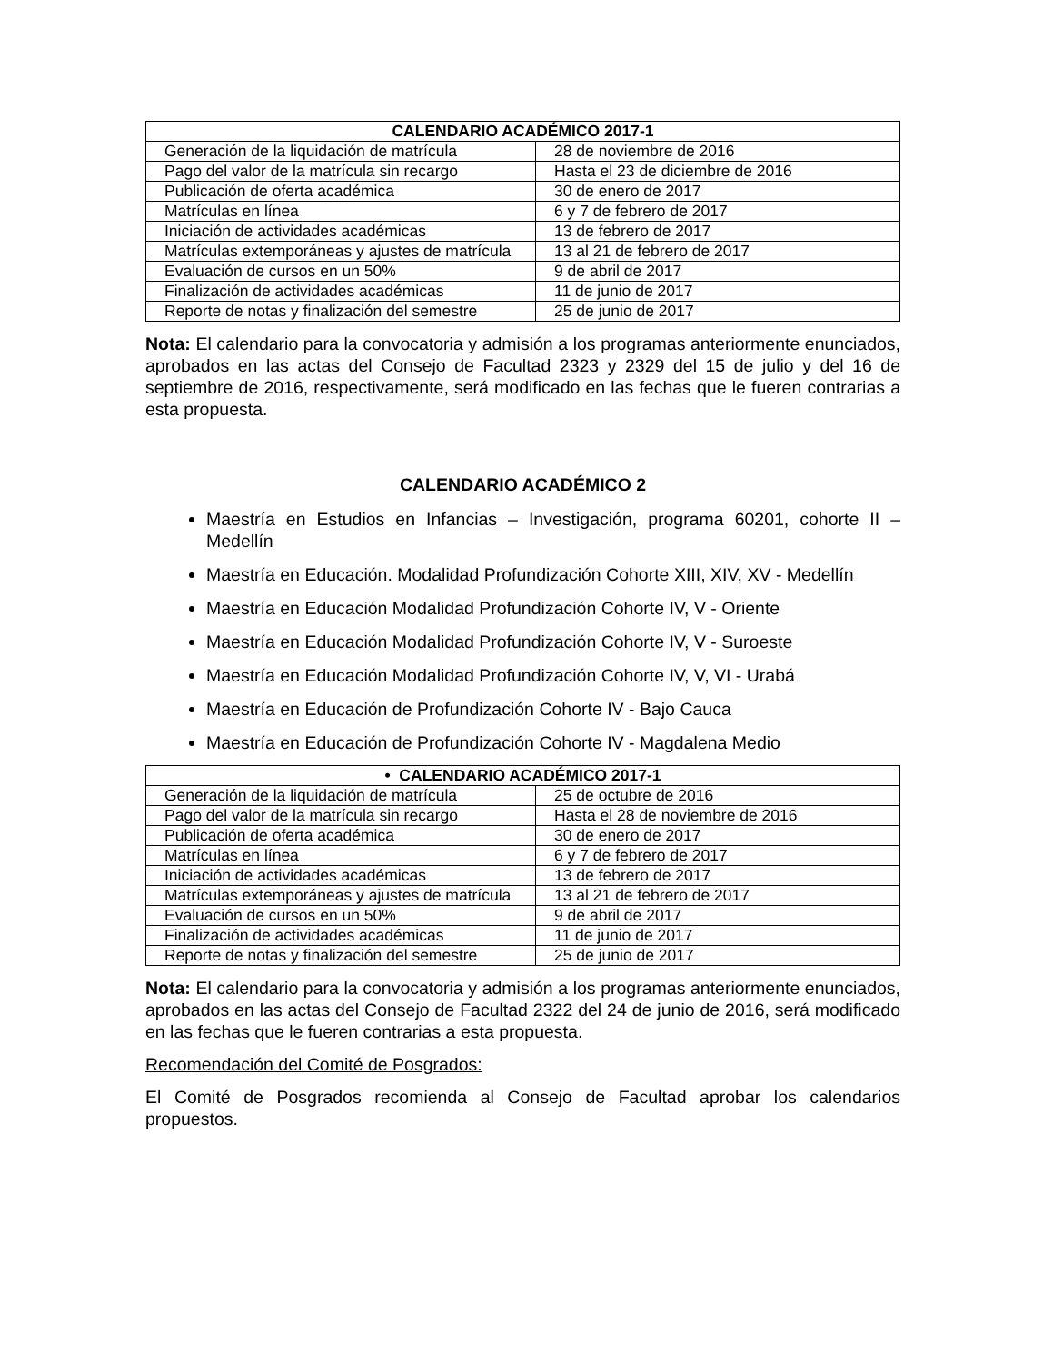| CALENDARIO ACADÉMICO 2017-1 | |
| --- | --- |
| Generación de la liquidación de matrícula | 28 de noviembre de 2016 |
| Pago del valor de la matrícula sin recargo | Hasta el 23 de diciembre de 2016 |
| Publicación de oferta académica | 30 de enero de 2017 |
| Matrículas en línea | 6 y 7 de febrero de 2017 |
| Iniciación de actividades académicas | 13 de febrero de 2017 |
| Matrículas extemporáneas y ajustes de matrícula | 13 al 21 de febrero de 2017 |
| Evaluación de cursos en un 50% | 9 de abril de 2017 |
| Finalización de actividades académicas | 11 de junio de 2017 |
| Reporte de notas y finalización del semestre | 25 de junio de 2017 |
Nota: El calendario para la convocatoria y admisión a los programas anteriormente enunciados, aprobados en las actas del Consejo de Facultad 2323 y 2329 del 15 de julio y del 16 de septiembre de 2016, respectivamente, será modificado en las fechas que le fueren contrarias a esta propuesta.
CALENDARIO ACADÉMICO 2
Maestría en Estudios en Infancias – Investigación, programa 60201, cohorte II – Medellín
Maestría en Educación. Modalidad Profundización Cohorte XIII, XIV, XV - Medellín
Maestría en Educación Modalidad Profundización Cohorte IV, V - Oriente
Maestría en Educación Modalidad Profundización Cohorte IV, V - Suroeste
Maestría en Educación Modalidad Profundización Cohorte IV, V, VI - Urabá
Maestría en Educación de Profundización Cohorte IV - Bajo Cauca
Maestría en Educación de Profundización Cohorte IV - Magdalena Medio
| • CALENDARIO ACADÉMICO 2017-1 | |
| --- | --- |
| Generación de la liquidación de matrícula | 25 de octubre de 2016 |
| Pago del valor de la matrícula sin recargo | Hasta el 28 de noviembre de 2016 |
| Publicación de oferta académica | 30 de enero de 2017 |
| Matrículas en línea | 6 y 7 de febrero de 2017 |
| Iniciación de actividades académicas | 13 de febrero de 2017 |
| Matrículas extemporáneas y ajustes de matrícula | 13 al 21 de febrero de 2017 |
| Evaluación de cursos en un 50% | 9 de abril de 2017 |
| Finalización de actividades académicas | 11 de junio de 2017 |
| Reporte de notas y finalización del semestre | 25 de junio de 2017 |
Nota: El calendario para la convocatoria y admisión a los programas anteriormente enunciados, aprobados en las actas del Consejo de Facultad 2322 del 24 de junio de 2016, será modificado en las fechas que le fueren contrarias a esta propuesta.
Recomendación del Comité de Posgrados:
El Comité de Posgrados recomienda al Consejo de Facultad aprobar los calendarios propuestos.